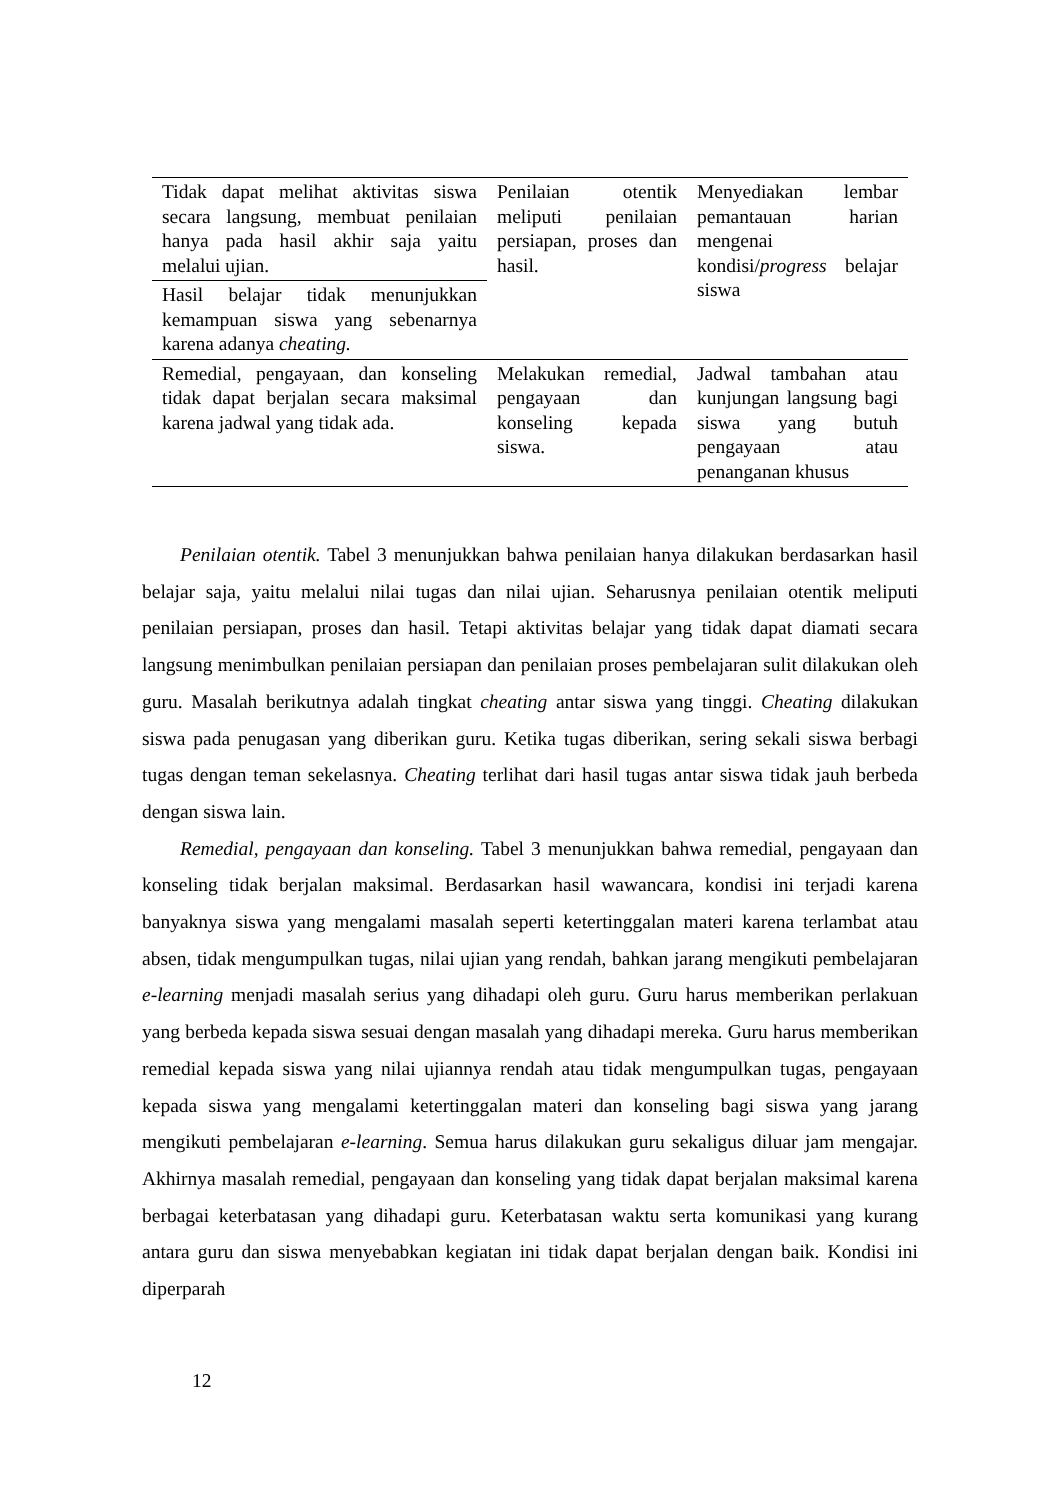| Tidak dapat melihat aktivitas siswa secara langsung, membuat penilaian hanya pada hasil akhir saja yaitu melalui ujian. | Penilaian otentik meliputi penilaian persiapan, proses dan hasil. | Menyediakan lembar pemantauan harian mengenai kondisi/ progress belajar siswa |
| Hasil belajar tidak menunjukkan kemampuan siswa yang sebenarnya karena adanya cheating. | | |
| Remedial, pengayaan, dan konseling tidak dapat berjalan secara maksimal karena jadwal yang tidak ada. | Melakukan remedial, pengayaan dan konseling kepada siswa. | Jadwal tambahan atau kunjungan langsung bagi siswa yang butuh pengayaan atau penanganan khusus |
Penilaian otentik. Tabel 3 menunjukkan bahwa penilaian hanya dilakukan berdasarkan hasil belajar saja, yaitu melalui nilai tugas dan nilai ujian. Seharusnya penilaian otentik meliputi penilaian persiapan, proses dan hasil. Tetapi aktivitas belajar yang tidak dapat diamati secara langsung menimbulkan penilaian persiapan dan penilaian proses pembelajaran sulit dilakukan oleh guru. Masalah berikutnya adalah tingkat cheating antar siswa yang tinggi. Cheating dilakukan siswa pada penugasan yang diberikan guru. Ketika tugas diberikan, sering sekali siswa berbagi tugas dengan teman sekelasnya. Cheating terlihat dari hasil tugas antar siswa tidak jauh berbeda dengan siswa lain.
Remedial, pengayaan dan konseling. Tabel 3 menunjukkan bahwa remedial, pengayaan dan konseling tidak berjalan maksimal. Berdasarkan hasil wawancara, kondisi ini terjadi karena banyaknya siswa yang mengalami masalah seperti ketertinggalan materi karena terlambat atau absen, tidak mengumpulkan tugas, nilai ujian yang rendah, bahkan jarang mengikuti pembelajaran e-learning menjadi masalah serius yang dihadapi oleh guru. Guru harus memberikan perlakuan yang berbeda kepada siswa sesuai dengan masalah yang dihadapi mereka. Guru harus memberikan remedial kepada siswa yang nilai ujiannya rendah atau tidak mengumpulkan tugas, pengayaan kepada siswa yang mengalami ketertinggalan materi dan konseling bagi siswa yang jarang mengikuti pembelajaran e-learning. Semua harus dilakukan guru sekaligus diluar jam mengajar. Akhirnya masalah remedial, pengayaan dan konseling yang tidak dapat berjalan maksimal karena berbagai keterbatasan yang dihadapi guru. Keterbatasan waktu serta komunikasi yang kurang antara guru dan siswa menyebabkan kegiatan ini tidak dapat berjalan dengan baik. Kondisi ini diperparah
12